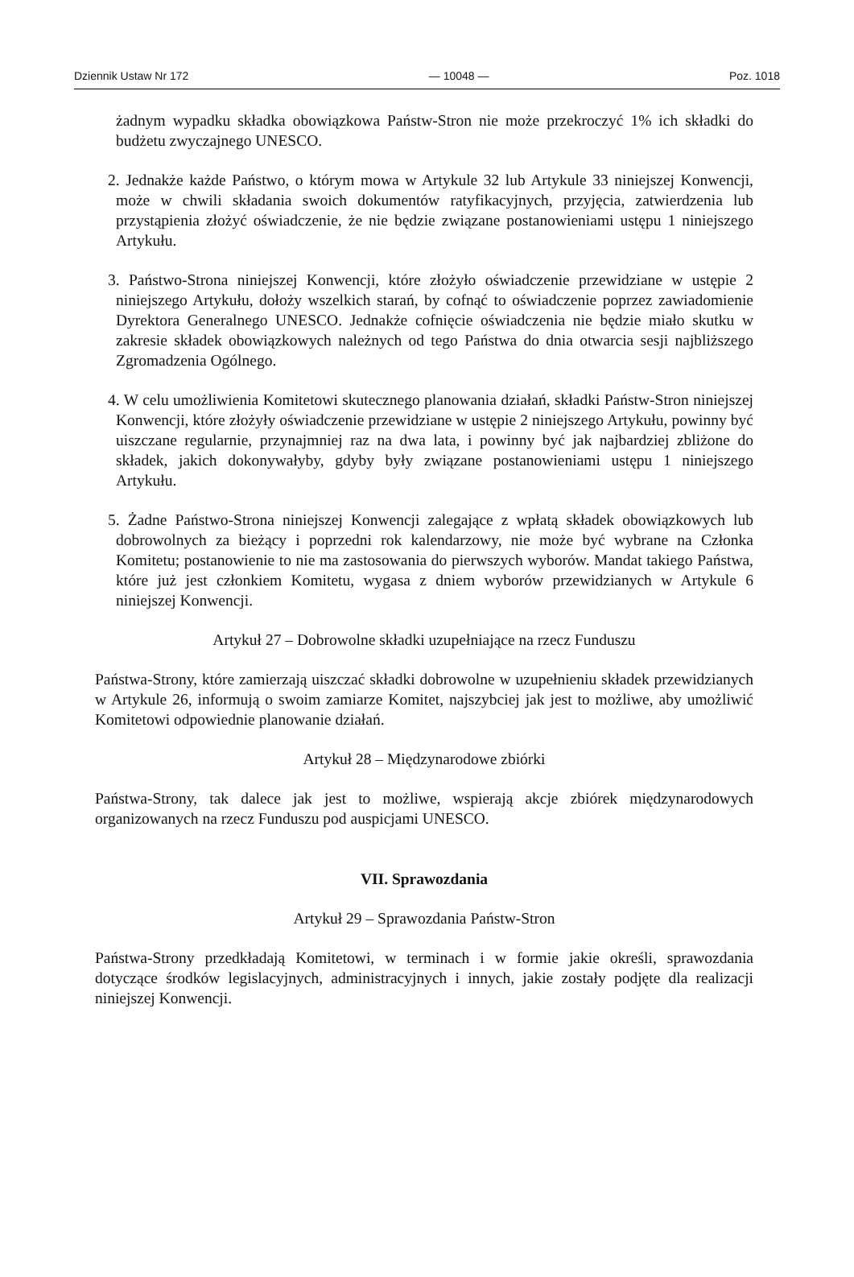Dziennik Ustaw Nr 172 — 10048 — Poz. 1018
żadnym wypadku składka obowiązkowa Państw-Stron nie może przekroczyć 1% ich składki do budżetu zwyczajnego UNESCO.
2. Jednakże każde Państwo, o którym mowa w Artykule 32 lub Artykule 33 niniejszej Konwencji, może w chwili składania swoich dokumentów ratyfikacyjnych, przyjęcia, zatwierdzenia lub przystąpienia złożyć oświadczenie, że nie będzie związane postanowieniami ustępu 1 niniejszego Artykułu.
3. Państwo-Strona niniejszej Konwencji, które złożyło oświadczenie przewidziane w ustępie 2 niniejszego Artykułu, dołoży wszelkich starań, by cofnąć to oświadczenie poprzez zawiadomienie Dyrektora Generalnego UNESCO. Jednakże cofnięcie oświadczenia nie będzie miało skutku w zakresie składek obowiązkowych należnych od tego Państwa do dnia otwarcia sesji najbliższego Zgromadzenia Ogólnego.
4. W celu umożliwienia Komitetowi skutecznego planowania działań, składki Państw-Stron niniejszej Konwencji, które złożyły oświadczenie przewidziane w ustępie 2 niniejszego Artykułu, powinny być uiszczane regularnie, przynajmniej raz na dwa lata, i powinny być jak najbardziej zbliżone do składek, jakich dokonywałyby, gdyby były związane postanowieniami ustępu 1 niniejszego Artykułu.
5. Żadne Państwo-Strona niniejszej Konwencji zalegające z wpłatą składek obowiązkowych lub dobrowolnych za bieżący i poprzedni rok kalendarzowy, nie może być wybrane na Członka Komitetu; postanowienie to nie ma zastosowania do pierwszych wyborów. Mandat takiego Państwa, które już jest członkiem Komitetu, wygasa z dniem wyborów przewidzianych w Artykule 6 niniejszej Konwencji.
Artykuł 27 – Dobrowolne składki uzupełniające na rzecz Funduszu
Państwa-Strony, które zamierzają uiszczać składki dobrowolne w uzupełnieniu składek przewidzianych w Artykule 26, informują o swoim zamiarze Komitet, najszybciej jak jest to możliwe, aby umożliwić Komitetowi odpowiednie planowanie działań.
Artykuł 28 – Międzynarodowe zbiórki
Państwa-Strony, tak dalece jak jest to możliwe, wspierają akcje zbiórek międzynarodowych organizowanych na rzecz Funduszu pod auspicjami UNESCO.
VII. Sprawozdania
Artykuł 29 – Sprawozdania Państw-Stron
Państwa-Strony przedkładają Komitetowi, w terminach i w formie jakie określi, sprawozdania dotyczące środków legislacyjnych, administracyjnych i innych, jakie zostały podjęte dla realizacji niniejszej Konwencji.